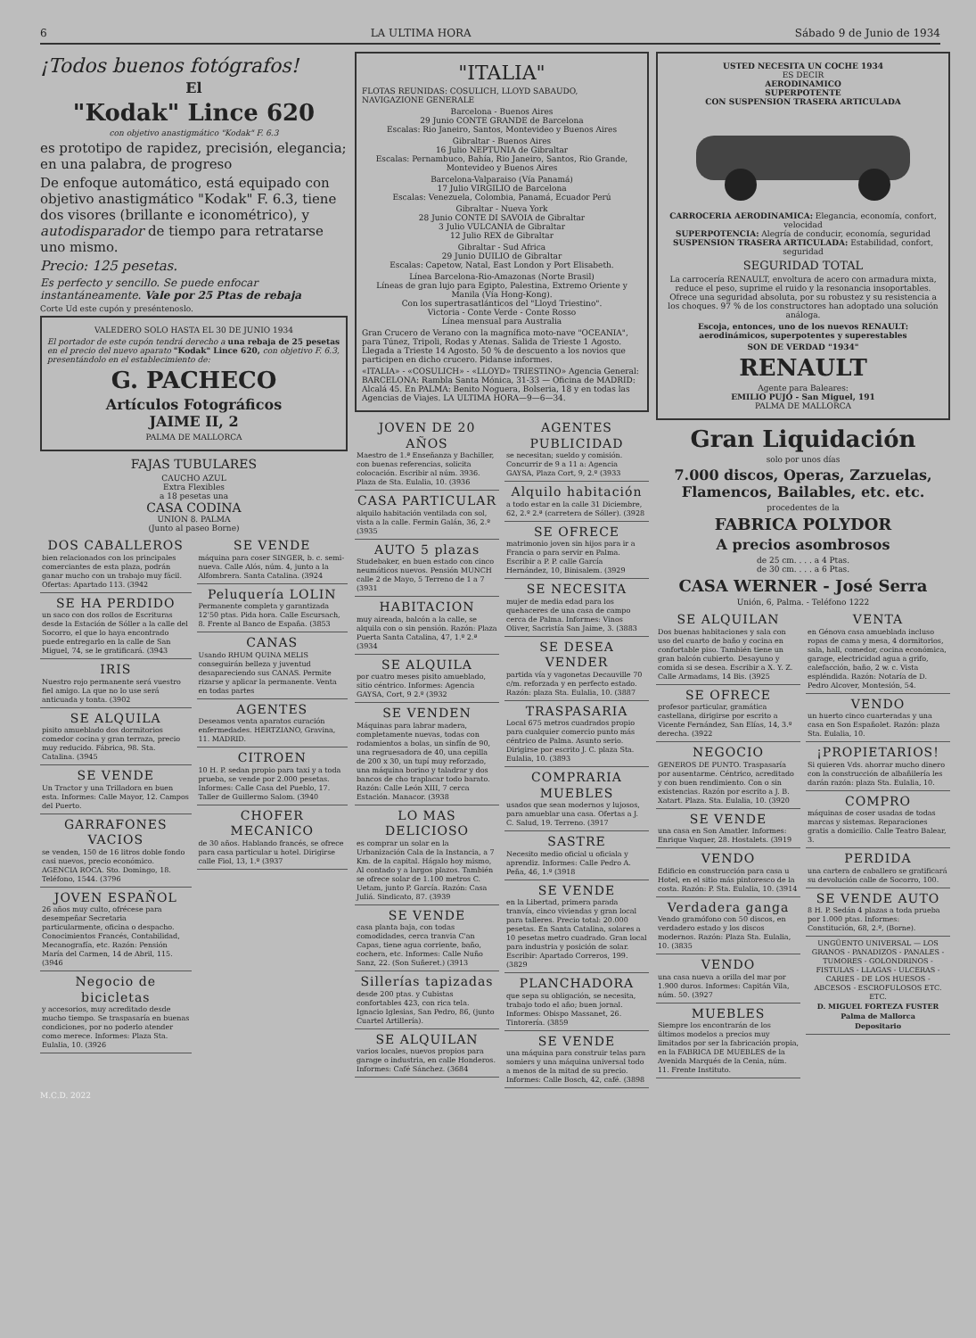6 LA ULTIMA HORA Sábado 9 de Junio de 1934
¡Todos buenos fotógrafos!
El
"Kodak" Lince 620
con objetivo anastigmático "Kodak" F. 6.3
es prototipo de rapidez, precisión, elegancia; en una palabra, de progreso
De enfoque automático, está equipado con objetivo anastigmático "Kodak" F. 6.3, tiene dos visores (brillante e iconométrico), y autodisparador de tiempo para retratarse uno mismo.
Precio: 125 pesetas.
Es perfecto y sencillo. Se puede enfocar instantáneamente. Vale por 25 Ptas de rebaja
Corte Ud este cupón y preséntenoslo.
VALEDERO SOLO HASTA EL 30 DE JUNIO 1934
El portador de este cupón tendrá derecho a una rebaja de 25 pesetas en el precio del nuevo aparato "Kodak" Lince 620, con objetivo F. 6.3, presentándolo en el establecimiento de:
G. PACHECO
Artículos Fotográficos
JAIME II, 2
PALMA DE MALLORCA
FAJAS TUBULARES
CAUCHO AZUL
Extra Flexibles
a 18 pesetas una
CASA CODINA
UNION 8. PALMA
(Junto al paseo Borne)
DOS CABALLEROS
bien relacionados con los principales comerciantes de esta plaza, podrán ganar mucho con un trabajo muy fácil. Ofertas: Apartado 113. (3942
SE HA PERDIDO
un saco con dos rollos de Escrituras desde la Estación de Sóller a la calle del Socorro, el que lo haya encontrado puede entregarlo en la calle de San Miguel, 74, se le gratificará. (3943
IRIS
Nuestro rojo permanente será vuestro fiel amigo. La que no lo use será anticuada y tonta. (3902
SE ALQUILA
pisito amueblado dos dormitorios comedor cocina y gran terraza, precio muy reducido. Fábrica, 98. Sta. Catalina. (3945
SE VENDE
Un Tractor y una Trilladora en buen esta. Informes: Calle Mayor, 12. Campos del Puerto.
GARRAFONES VACIOS
se venden, 150 de 16 litros doble fondo casi nuevos, precio económico. AGENCIA ROCA. Sto. Domingo, 18. Teléfono, 1544. (3796
JOVEN ESPAÑOL
26 años muy culto, ofrécese para desempeñar Secretaria particularmente, oficina o despacho. Conocimientos Francés, Contabilidad, Mecanografía, etc. Razón: Pensión María del Carmen, 14 de Abril, 115. (3946
Negocio de bicicletas
y accesorios, muy acreditado desde mucho tiempo. Se traspasaría en buenas condiciones, por no poderlo atender como merece. Informes: Plaza Sta. Eulalia, 10. (3926
SE VENDE
máquina para coser SINGER, b. c. semi-nueva. Calle Alós, núm. 4, junto a la Alfombrera. Santa Catalina. (3924
Peluquería LOLIN
Permanente completa y garantizada 12'50 ptas. Pida hora. Calle Escursach, 8. Frente al Banco de España. (3853
CANAS
Usando RHUM QUINA MELIS conseguirán belleza y juventud desapareciendo sus CANAS. Permite rizarse y aplicar la permanente. Venta en todas partes
AGENTES
Deseamos venta aparatos curación enfermedades. HERTZIANO, Gravina, 11. MADRID.
CITROEN
10 H. P. sedan propio para taxi y a toda prueba, se vende por 2.000 pesetas. Informes: Calle Casa del Pueblo, 17. Taller de Guillermo Salom. (3940
CHOFER MECANICO
de 30 años. Hablando francés, se ofrece para casa particular u hotel. Dirigirse calle Fiol, 13, 1.º (3937
"ITALIA"
FLOTAS REUNIDAS: COSULICH, LLOYD SABAUDO, NAVIGAZIONE GENERALE
Barcelona - Buenos Aires
29 Junio CONTE GRANDE de Barcelona
Escalas: Rio Janeiro, Santos, Montevideo y Buenos Aires
Gibraltar - Buenos Aires
16 Julio NEPTUNIA de Gibraltar
Escalas: Pernambuco, Bahía, Rio Janeiro, Santos, Rio Grande, Montevideo y Buenos Aires
Barcelona-Valparaiso (Vía Panamá)
17 Julio VIRGILIO de Barcelona
Escalas: Venezuela, Colombia, Panamá, Ecuador Perú
Gibraltar - Nueva York
28 Junio CONTE DI SAVOIA de Gibraltar
3 Julio VULCANIA de Gibraltar
12 Julio REX de Gibraltar
Gibraltar - Sud Africa
29 Junio DUILIO de Gibraltar
Escalas: Capetow, Natal, East London y Port Elisabeth.
Línea Barcelona-Rio-Amazonas (Norte Brasil)
Líneas de gran lujo para Egipto, Palestina, Extremo Oriente y Manila (Vía Hong-Kong).
Con los supertrasatlánticos del "Lloyd Triestino".
Victoria - Conte Verde - Conte Rosso
Línea mensual para Australia
Gran Crucero de Verano con la magnífica moto-nave "OCEANIA", para Túnez, Tripoli, Rodas y Atenas. Salida de Trieste 1 Agosto. Llegada a Trieste 14 Agosto. 50 % de descuento a los novios que participen en dicho crucero. Pidanse informes.
«ITALIA» - «COSULICH» - «LLOYD» TRIESTINO» Agencia General: BARCELONA: Rambla Santa Mónica, 31-33 — Oficina de MADRID: Alcalá 45. En PALMA: Benito Noguera, Bolseria, 18 y en todas las Agencias de Viajes. LA ULTIMA HORA—9—6—34.
JOVEN DE 20 AÑOS
Maestro de 1.ª Enseñanza y Bachiller, con buenas referencias, solicita colocación. Escribir al núm. 3936. Plaza de Sta. Eulalia, 10. (3936
CASA PARTICULAR
alquilo habitación ventilada con sol, vista a la calle. Fermin Galán, 36, 2.º (3935
AUTO 5 plazas
Studebaker, en buen estado con cinco neumáticos nuevos. Pensión MUNCH calle 2 de Mayo, 5 Terreno de 1 a 7 (3931
HABITACION
muy aireada, balcón a la calle, se alquila con o sin pensión. Razón: Plaza Puerta Santa Catalina, 47, 1.º 2.ª (3934
SE ALQUILA
por cuatro meses pisito amueblado, sitio céntrico. Informes: Agencia GAYSA, Cort, 9 2.º (3932
SE VENDEN
Máquinas para labrar madera, completamente nuevas, todas con rodamientos a bolas, un sinfín de 90, una regruesadora de 40, una cepilla de 200 x 30, un tupí muy reforzado, una máquina borino y taladrar y dos bancos de cho traplacar todo barato. Razón: Calle León XIII, 7 cerca Estación. Manacor. (3938
LO MAS DELICIOSO
es comprar un solar en la Urbanización Cala de la Instancia, a 7 Km. de la capital. Hágalo hoy mismo, Al contado y a largos plazos. También se ofrece solar de 1.100 metros C. Uetam, junto P. García. Razón: Casa Juliá. Sindicato, 87. (3939
SE VENDE
casa planta baja, con todas comodidades, cerca tranvia C'an Capas, tiene agua corriente, baño, cochera, etc. Informes: Calle Nuño Sanz, 22. (Son Suñeret.) (3913
Sillerías tapizadas
desde 200 ptas. y Cubistas confortables 423, con rica tela. Ignacio Iglesias, San Pedro, 86, (junto Cuartel Artillería).
SE ALQUILAN
varios locales, nuevos propios para garage o industria, en calle Honderos. Informes: Café Sánchez. (3684
AGENTES PUBLICIDAD
se necesitan; sueldo y comisión. Concurrir de 9 a 11 a: Agencia GAYSA, Plaza Cort, 9, 2.º (3933
Alquilo habitación
a todo estar en la calle 31 Diciembre, 62, 2.º 2.ª (carretera de Sóller). (3928
SE OFRECE
matrimonio joven sin hijos para ir a Francia o para servir en Palma. Escribir a P. P. calle García Hernández, 10, Binisalem. (3929
SE NECESITA
mujer de media edad para los quehaceres de una casa de campo cerca de Palma. Informes: Vinos Oliver, Sacristía San Jaime, 3. (3883
SE DESEA VENDER
partida vía y vagonetas Decauville 70 c/m. reforzada y en perfecto estado. Razón: plaza Sta. Eulalia, 10. (3887
TRASPASARIA
Local 675 metros cuadrados propio para cualquier comercio punto más céntrico de Palma. Asunto serio. Dirigirse por escrito J. C. plaza Sta. Eulalia, 10. (3893
COMPRARIA MUEBLES
usados que sean modernos y lujosos, para amueblar una casa. Ofertas a J. C. Salud, 19. Terreno. (3917
SASTRE
Necesito medio oficial u oficiala y aprendiz. Informes: Calle Pedro A. Peña, 46, 1.º (3918
SE VENDE
en la Libertad, primera parada tranvía, cinco viviendas y gran local para talleres. Precio total: 20.000 pesetas. En Santa Catalina, solares a 10 pesetas metro cuadrado. Gran local para industria y posición de solar. Escribir: Apartado Correros, 199. (3829
PLANCHADORA
que sepa su obligación, se necesita, trabajo todo el año; buen jornal. Informes: Obispo Massanet, 26. Tintorería. (3859
SE VENDE
una máquina para construir telas para somiers y una máquina universal todo a menos de la mitad de su precio. Informes: Calle Bosch, 42, café. (3898
USTED NECESITA UN COCHE 1934
ES DECIR
AERODINAMICO
SUPERPOTENTE
CON SUSPENSION TRASERA ARTICULADA
CARROCERIA AERODINAMICA: Elegancia, economía, confort, velocidad
SUPERPOTENCIA: Alegría de conducir, economía, seguridad
SUSPENSION TRASERA ARTICULADA: Estabilidad, confort, seguridad
SEGURIDAD TOTAL
La carrocería RENAULT, envoltura de acero con armadura mixta, reduce el peso, suprime el ruido y la resonancia insoportables. Ofrece una seguridad absoluta, por su robustez y su resistencia a los choques. 97 % de los constructores han adoptado una solución análoga.
Escoja, entonces, uno de los nuevos RENAULT: aerodinámicos, superpotentes y superestables
SON DE VERDAD "1934"
RENAULT
Agente para Baleares:
EMILIO PUJÓ - San Miguel, 191
PALMA DE MALLORCA
Gran Liquidación
solo por unos días
7.000 discos, Operas, Zarzuelas, Flamencos, Bailables, etc. etc.
procedentes de la
FABRICA POLYDOR
A precios asombrosos
de 25 cm. . . . a 4 Ptas.
de 30 cm. . . . a 6 Ptas.
CASA WERNER - José Serra
Unión, 6, Palma. - Teléfono 1222
SE ALQUILAN
Dos buenas habitaciones y sala con uso del cuarto de baño y cocina en confortable piso. También tiene un gran balcón cubierto. Desayuno y comida si se desea. Escribir a X. Y. Z. Calle Armadams, 14 Bis. (3925
SE OFRECE
profesor particular, gramática castellana, dirigirse por escrito a Vicente Fernández, San Elías, 14, 3.º derecha. (3922
NEGOCIO
GENEROS DE PUNTO. Traspasaría por ausentarme. Céntrico, acreditado y con buen rendimiento. Con o sin existencias. Razón por escrito a J. B. Xatart. Plaza. Sta. Eulalia, 10. (3920
SE VENDE
una casa en Son Amatler. Informes: Enrique Vaquer, 28. Hostalets. (3919
VENDO
Edificio en construcción para casa u Hotel, en el sitio más pintoresco de la costa. Razón: P. Sta. Eulalia, 10. (3914
Verdadera ganga
Vendo gramófono con 50 discos, en verdadero estado y los discos modernos. Razón: Plaza Sta. Eulalia, 10. (3835
VENDO
una casa nueva a orilla del mar por 1.900 duros. Informes: Capitán Vila, núm. 50. (3927
MUEBLES
Siempre los encontrarán de los últimos modelos a precios muy limitados por ser la fabricación propia, en la FABRICA DE MUEBLES de la Avenida Marqués de la Cenia, núm. 11. Frente Instituto.
VENTA
en Génova casa amueblada incluso ropas de cama y mesa, 4 dormitorios, sala, hall, comedor, cocina económica, garage, electricidad agua a grifo, calefacción, baño, 2 w. c. Vista espléndida. Razón: Notaría de D. Pedro Alcover, Montesión, 54.
VENDO
un huerto cinco cuarteradas y una casa en Son Españolet. Razón: plaza Sta. Eulalia, 10.
¡PROPIETARIOS!
Si quieren Vds. ahorrar mucho dinero con la construcción de albañilería les darán razón: plaza Sta. Eulalia, 10.
COMPRO
máquinas de coser usadas de todas marcas y sistemas. Reparaciones gratis a domicilio. Calle Teatro Balear, 3.
PERDIDA
una cartera de caballero se gratificará su devolución calle de Socorro, 100.
SE VENDE AUTO
8 H. P. Sedán 4 plazas a toda prueba por 1.000 ptas. Informes: Constitución, 68, 2.º, (Borne).
UNGÜENTO UNIVERSAL — LOS GRANOS - PANADIZOS - PANALES - TUMORES - GOLONDRINOS - FISTULAS - LLAGAS - ULCERAS - CARIES - DE LOS HUESOS - ABCESOS - ESCROFULOSOS ETC. ETC.
D. MIGUEL FORTEZA FUSTER
Palma de Mallorca
Depositario
M.C.D. 2022